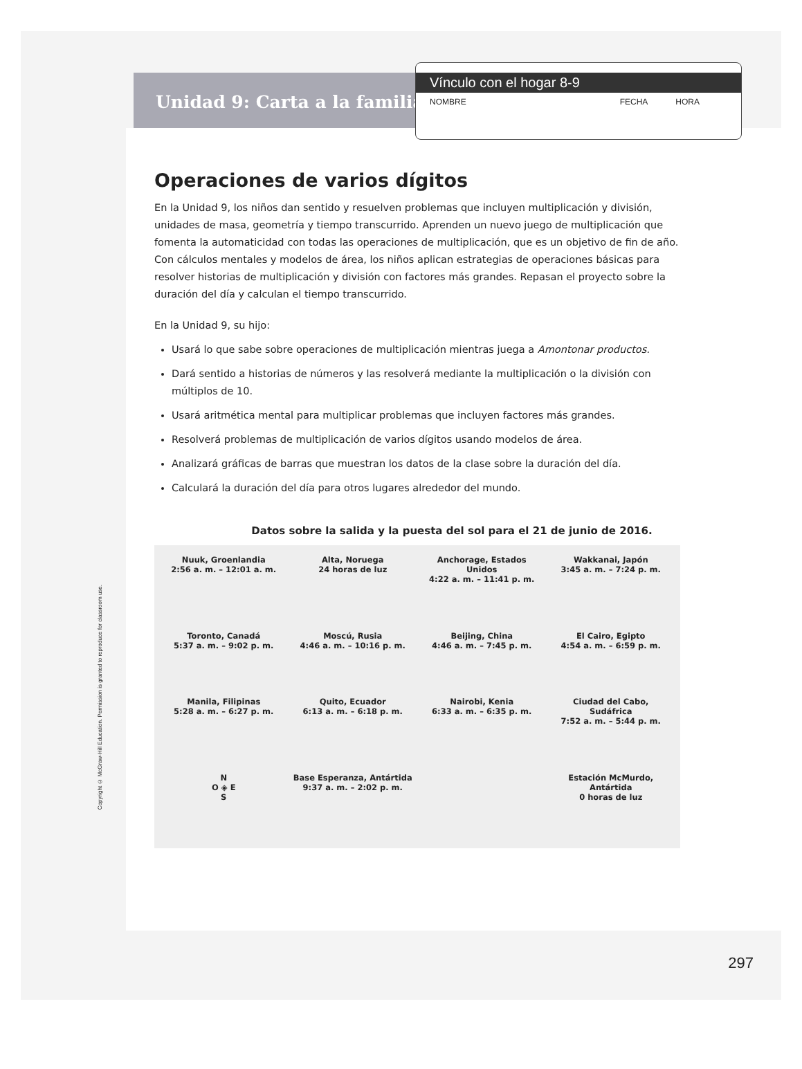Unidad 9: Carta a la familia
Vínculo con el hogar 8-9
NOMBRE FECHA HORA
Operaciones de varios dígitos
En la Unidad 9, los niños dan sentido y resuelven problemas que incluyen multiplicación y división, unidades de masa, geometría y tiempo transcurrido. Aprenden un nuevo juego de multiplicación que fomenta la automaticidad con todas las operaciones de multiplicación, que es un objetivo de fin de año. Con cálculos mentales y modelos de área, los niños aplican estrategias de operaciones básicas para resolver historias de multiplicación y división con factores más grandes. Repasan el proyecto sobre la duración del día y calculan el tiempo transcurrido.
En la Unidad 9, su hijo:
Usará lo que sabe sobre operaciones de multiplicación mientras juega a Amontonar productos.
Dará sentido a historias de números y las resolverá mediante la multiplicación o la división con múltiplos de 10.
Usará aritmética mental para multiplicar problemas que incluyen factores más grandes.
Resolverá problemas de multiplicación de varios dígitos usando modelos de área.
Analizará gráficas de barras que muestran los datos de la clase sobre la duración del día.
Calculará la duración del día para otros lugares alrededor del mundo.
Datos sobre la salida y la puesta del sol para el 21 de junio de 2016.
Nuuk, Groenlandia
2:56 a. m. – 12:01 a. m.
Alta, Noruega
24 horas de luz
Anchorage, Estados Unidos
4:22 a. m. – 11:41 p. m.
Wakkanai, Japón
3:45 a. m. – 7:24 p. m.
Toronto, Canadá
5:37 a. m. – 9:02 p. m.
Moscú, Rusia
4:46 a. m. – 10:16 p. m.
Beijing, China
4:46 a. m. – 7:45 p. m.
El Cairo, Egipto
4:54 a. m. – 6:59 p. m.
Manila, Filipinas
5:28 a. m. – 6:27 p. m.
Quito, Ecuador
6:13 a. m. – 6:18 p. m.
Nairobi, Kenia
6:33 a. m. – 6:35 p. m.
Ciudad del Cabo, Sudáfrica
7:52 a. m. – 5:44 p. m.
N
O ◈ E
S
Base Esperanza, Antártida
9:37 a. m. – 2:02 p. m.
Estación McMurdo, Antártida
0 horas de luz
Copyright © McGraw-Hill Education. Permission is granted to reproduce for classroom use.
297